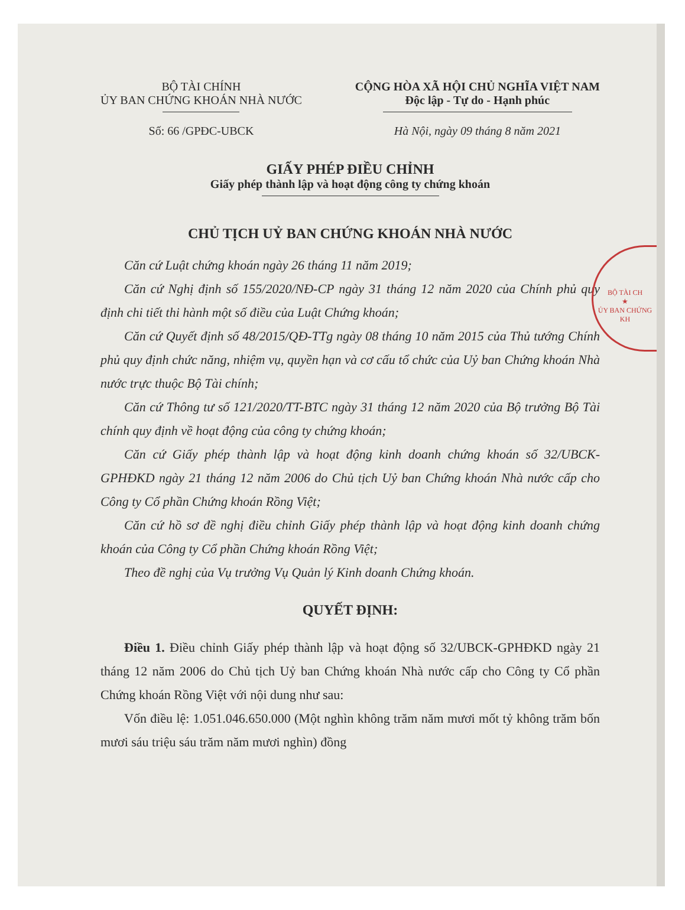BỘ TÀI CH
★
ỦY BAN CHỨNG KH
BỘ TÀI CHÍNH
ỦY BAN CHỨNG KHOÁN NHÀ NƯỚC
Số: 66 /GPĐC-UBCK
CỘNG HÒA XÃ HỘI CHỦ NGHĨA VIỆT NAM
Độc lập - Tự do - Hạnh phúc
Hà Nội, ngày 09 tháng 8 năm 2021
GIẤY PHÉP ĐIỀU CHỈNH
Giấy phép thành lập và hoạt động công ty chứng khoán
CHỦ TỊCH UỶ BAN CHỨNG KHOÁN NHÀ NƯỚC
Căn cứ Luật chứng khoán ngày 26 tháng 11 năm 2019;
Căn cứ Nghị định số 155/2020/NĐ-CP ngày 31 tháng 12 năm 2020 của Chính phủ quy định chi tiết thi hành một số điều của Luật Chứng khoán;
Căn cứ Quyết định số 48/2015/QĐ-TTg ngày 08 tháng 10 năm 2015 của Thủ tướng Chính phủ quy định chức năng, nhiệm vụ, quyền hạn và cơ cấu tổ chức của Uỷ ban Chứng khoán Nhà nước trực thuộc Bộ Tài chính;
Căn cứ Thông tư số 121/2020/TT-BTC ngày 31 tháng 12 năm 2020 của Bộ trưởng Bộ Tài chính quy định về hoạt động của công ty chứng khoán;
Căn cứ Giấy phép thành lập và hoạt động kinh doanh chứng khoán số 32/UBCK-GPHĐKD ngày 21 tháng 12 năm 2006 do Chủ tịch Uỷ ban Chứng khoán Nhà nước cấp cho Công ty Cổ phần Chứng khoán Rồng Việt;
Căn cứ hồ sơ đề nghị điều chỉnh Giấy phép thành lập và hoạt động kinh doanh chứng khoán của Công ty Cổ phần Chứng khoán Rồng Việt;
Theo đề nghị của Vụ trưởng Vụ Quản lý Kinh doanh Chứng khoán.
QUYẾT ĐỊNH:
Điều 1. Điều chỉnh Giấy phép thành lập và hoạt động số 32/UBCK-GPHĐKD ngày 21 tháng 12 năm 2006 do Chủ tịch Uỷ ban Chứng khoán Nhà nước cấp cho Công ty Cổ phần Chứng khoán Rồng Việt với nội dung như sau:
Vốn điều lệ: 1.051.046.650.000 (Một nghìn không trăm năm mươi mốt tỷ không trăm bốn mươi sáu triệu sáu trăm năm mươi nghìn) đồng